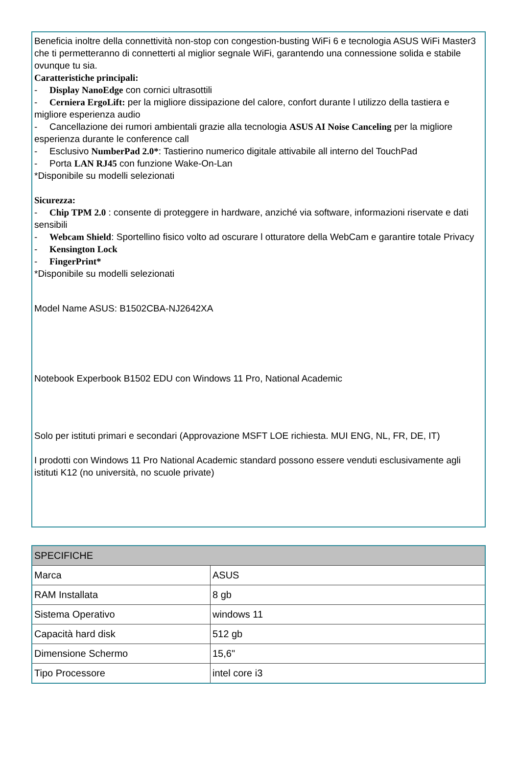Beneficia inoltre della connettività non-stop con congestion-busting WiFi 6 e tecnologia ASUS WiFi Master3 che ti permetteranno di connetterti al miglior segnale WiFi, garantendo una connessione solida e stabile ovunque tu sia.
Caratteristiche principali:
- Display NanoEdge con cornici ultrasottili
- Cerniera ErgoLift: per la migliore dissipazione del calore, confort durante l utilizzo della tastiera e migliore esperienza audio
- Cancellazione dei rumori ambientali grazie alla tecnologia ASUS AI Noise Canceling per la migliore esperienza durante le conference call
- Esclusivo NumberPad 2.0*: Tastierino numerico digitale attivabile all interno del TouchPad
- Porta LAN RJ45 con funzione Wake-On-Lan
*Disponibile su modelli selezionati
Sicurezza:
- Chip TPM 2.0 : consente di proteggere in hardware, anziché via software, informazioni riservate e dati sensibili
- Webcam Shield: Sportellino fisico volto ad oscurare l otturatore della WebCam e garantire totale Privacy
- Kensington Lock
- FingerPrint*
*Disponibile su modelli selezionati
Model Name ASUS: B1502CBA-NJ2642XA
Notebook Experbook B1502 EDU con Windows 11 Pro, National Academic
Solo per istituti primari e secondari (Approvazione MSFT LOE richiesta. MUI ENG, NL, FR, DE, IT)
I prodotti con Windows 11 Pro National Academic standard possono essere venduti esclusivamente agli istituti K12 (no università, no scuole private)
| SPECIFICHE | |
| --- | --- |
| Marca | ASUS |
| RAM Installata | 8 gb |
| Sistema Operativo | windows 11 |
| Capacità hard disk | 512 gb |
| Dimensione Schermo | 15,6" |
| Tipo Processore | intel core i3 |